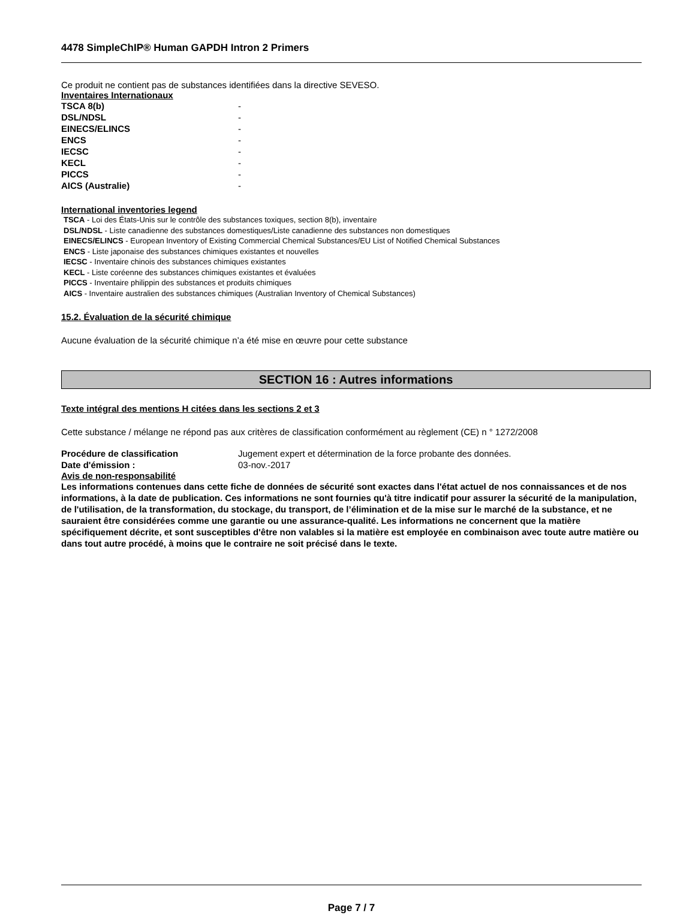4478 SimpleChIP® Human GAPDH Intron 2 Primers
Ce produit ne contient pas de substances identifiées dans la directive SEVESO.
Inventaires Internationaux
| TSCA 8(b) | - |
| DSL/NDSL | - |
| EINECS/ELINCS | - |
| ENCS | - |
| IECSC | - |
| KECL | - |
| PICCS | - |
| AICS (Australie) | - |
International inventories legend
TSCA - Loi des États-Unis sur le contrôle des substances toxiques, section 8(b), inventaire
DSL/NDSL - Liste canadienne des substances domestiques/Liste canadienne des substances non domestiques
EINECS/ELINCS - European Inventory of Existing Commercial Chemical Substances/EU List of Notified Chemical Substances
ENCS - Liste japonaise des substances chimiques existantes et nouvelles
IECSC - Inventaire chinois des substances chimiques existantes
KECL - Liste coréenne des substances chimiques existantes et évaluées
PICCS - Inventaire philippin des substances et produits chimiques
AICS - Inventaire australien des substances chimiques (Australian Inventory of Chemical Substances)
15.2. Évaluation de la sécurité chimique
Aucune évaluation de la sécurité chimique n’a été mise en œuvre pour cette substance
SECTION 16 : Autres informations
Texte intégral des mentions H citées dans les sections 2 et 3
Cette substance / mélange ne répond pas aux critères de classification conformément au règlement (CE) n ° 1272/2008
| Procédure de classification | Jugement expert et détermination de la force probante des données. |
| Date d'émission : | 03-nov.-2017 |
Avis de non-responsabilité
Les informations contenues dans cette fiche de données de sécurité sont exactes dans l'état actuel de nos connaissances et de nos informations, à la date de publication. Ces informations ne sont fournies qu'à titre indicatif pour assurer la sécurité de la manipulation, de l'utilisation, de la transformation, du stockage, du transport, de l’élimination et de la mise sur le marché de la substance, et ne sauraient être considérées comme une garantie ou une assurance-qualité. Les informations ne concernent que la matière spécifiquement décrite, et sont susceptibles d'être non valables si la matière est employée en combinaison avec toute autre matière ou dans tout autre procédé, à moins que le contraire ne soit précisé dans le texte.
Page 7 / 7